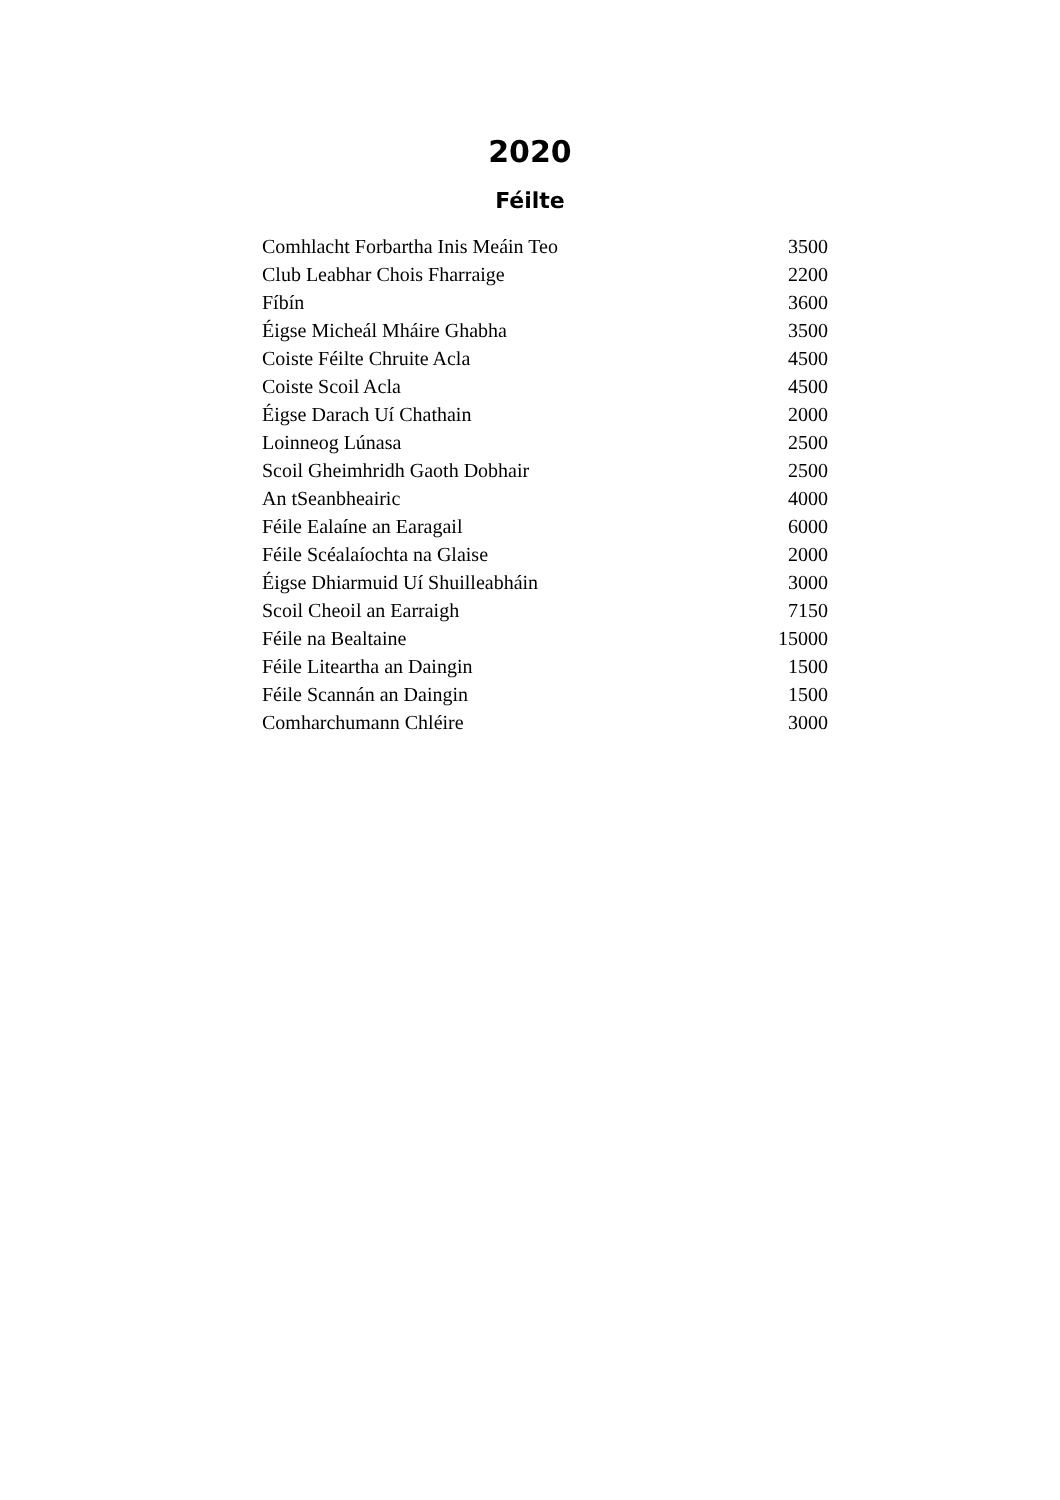2020
Féilte
| Comhlacht Forbartha Inis Meáin Teo | 3500 |
| Club Leabhar Chois Fharraige | 2200 |
| Fíbín | 3600 |
| Éigse Micheál Mháire Ghabha | 3500 |
| Coiste Féilte Chruite Acla | 4500 |
| Coiste Scoil Acla | 4500 |
| Éigse Darach Uí Chathain | 2000 |
| Loinneog Lúnasa | 2500 |
| Scoil Gheimhridh Gaoth Dobhair | 2500 |
| An tSeanbheairic | 4000 |
| Féile Ealaíne an Earagail | 6000 |
| Féile Scéalaíochta na Glaise | 2000 |
| Éigse Dhiarmuid Uí Shuilleabháin | 3000 |
| Scoil Cheoil an Earraigh | 7150 |
| Féile na Bealtaine | 15000 |
| Féile Liteartha an Daingin | 1500 |
| Féile Scannán an Daingin | 1500 |
| Comharchumann Chléire | 3000 |